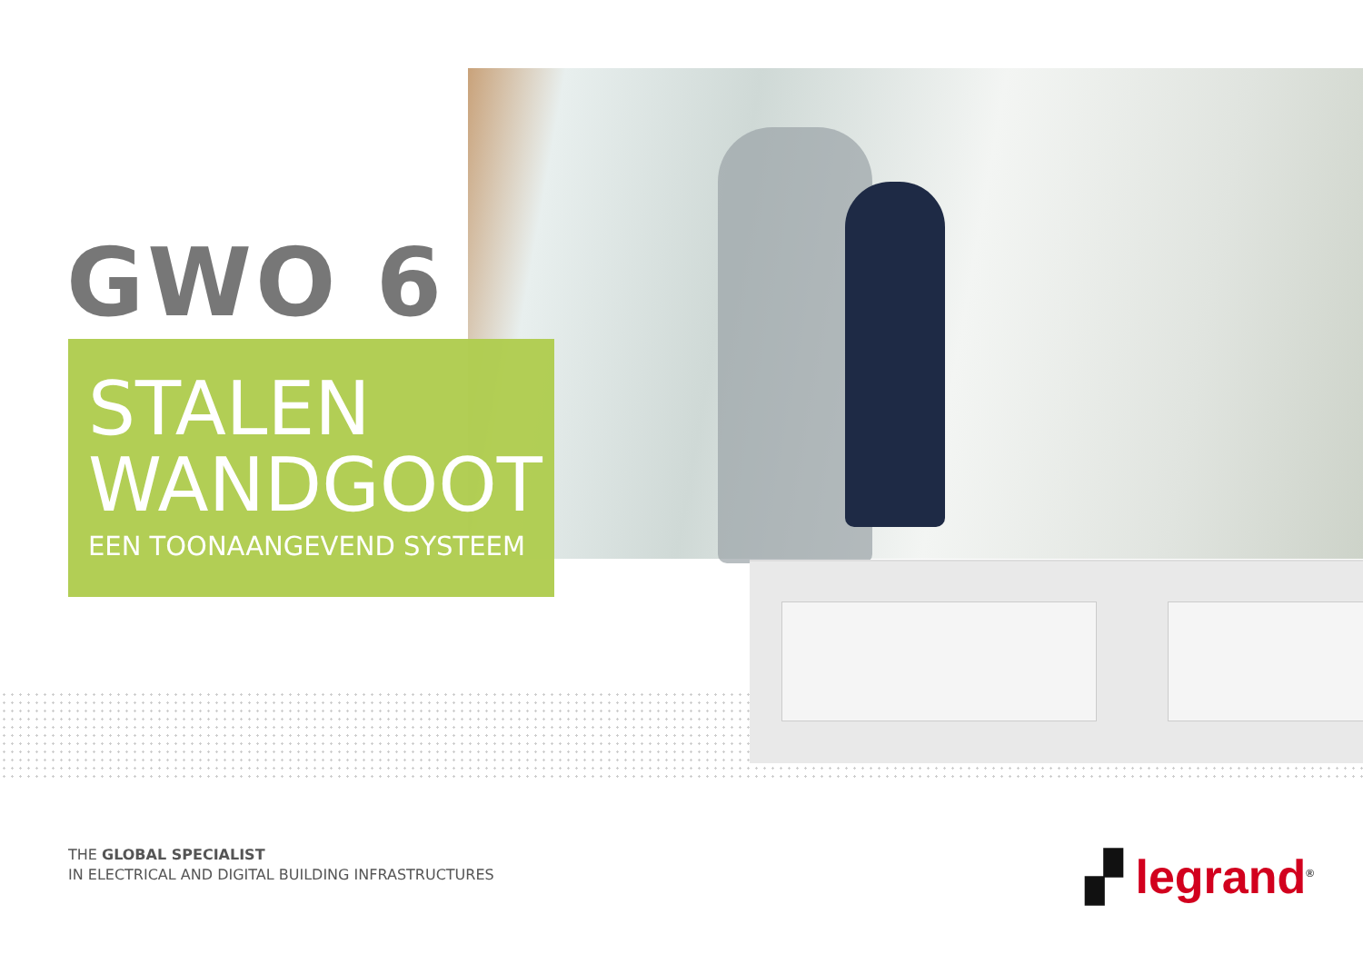GWO 6
STALEN
WANDGOOT
EEN TOONAANGEVEND SYSTEEM
THE GLOBAL SPECIALIST
IN ELECTRICAL AND DIGITAL BUILDING INFRASTRUCTURES
▞ legrand<sup>®</sup>